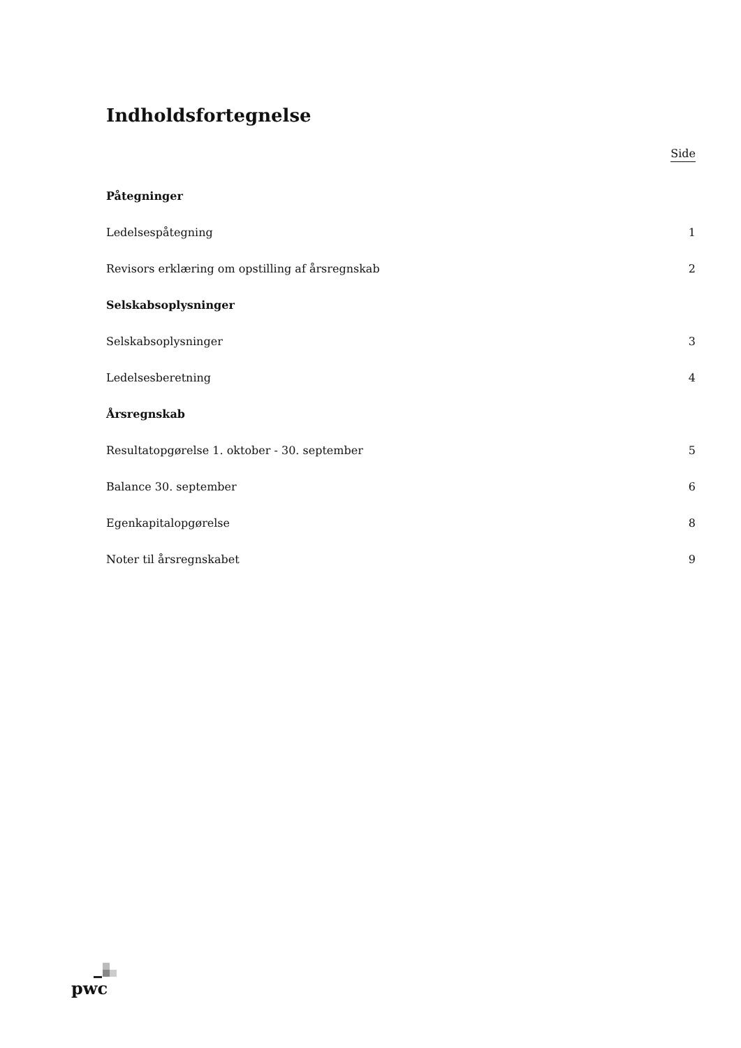Indholdsfortegnelse
Side
Påtegninger
Ledelsespåtegning 1
Revisors erklæring om opstilling af årsregnskab 2
Selskabsoplysninger
Selskabsoplysninger 3
Ledelsesberetning 4
Årsregnskab
Resultatopgørelse 1. oktober - 30. september 5
Balance 30. september 6
Egenkapitalopgørelse 8
Noter til årsregnskabet 9
pwc